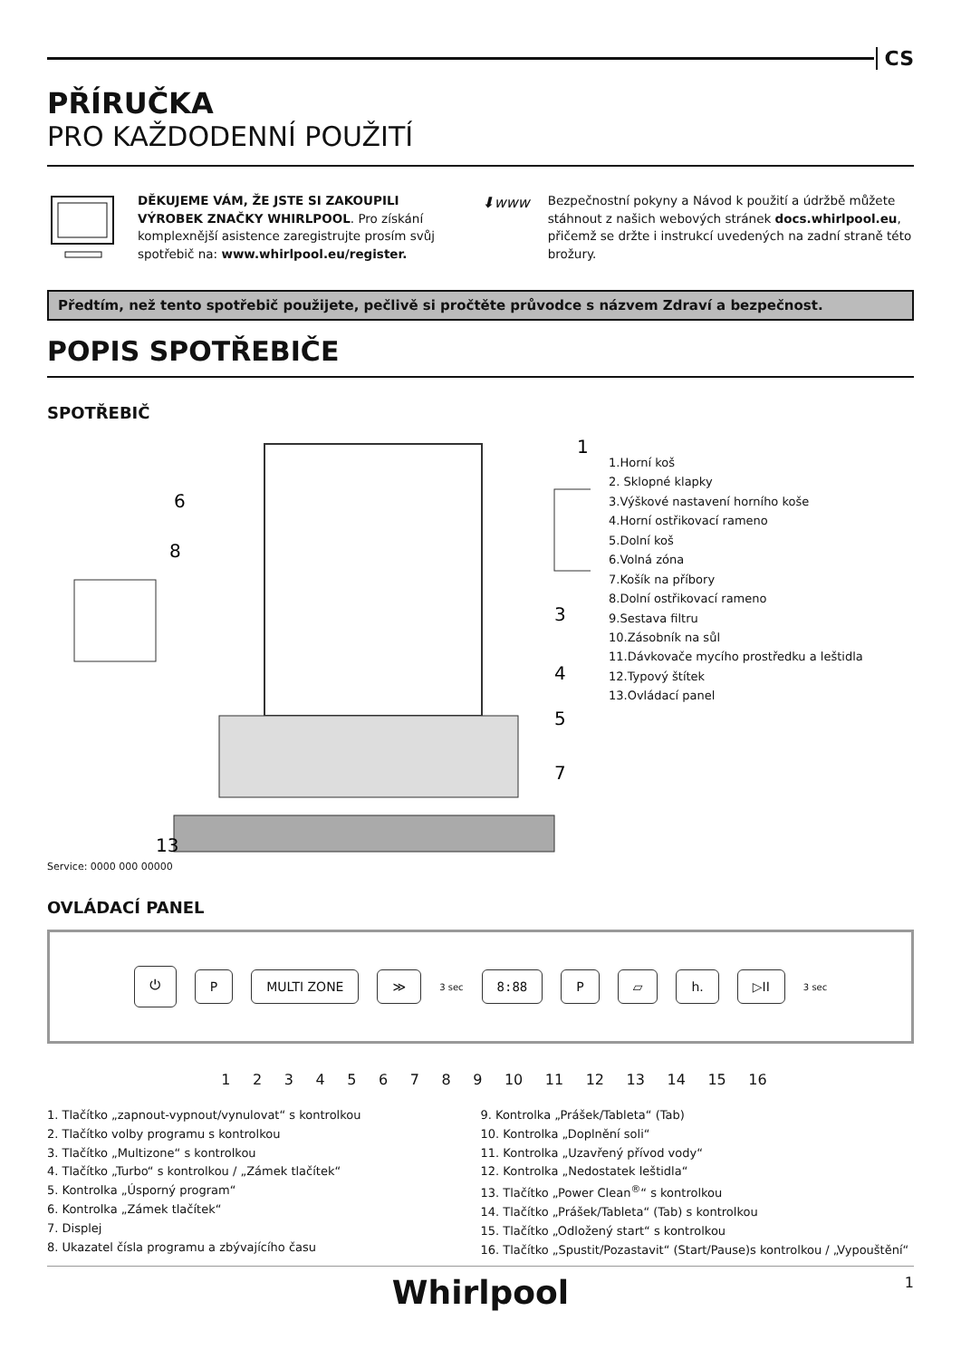CS
PŘÍRUČKA
PRO KAŽDODENNÍ POUŽITÍ
DĚKUJEME VÁM, ŽE JSTE SI ZAKOUPILI VÝROBEK ZNAČKY WHIRLPOOL. Pro získání komplexnější asistence zaregistrujte prosím svůj spotřebič na: www.whirlpool.eu/register.
⬇www
Bezpečnostní pokyny a Návod k použití a údržbě můžete stáhnout z našich webových stránek docs.whirlpool.eu, přičemž se držte i instrukcí uvedených na zadní straně této brožury.
Předtím, než tento spotřebič použijete, pečlivě si pročtěte průvodce s názvem Zdraví a bezpečnost.
POPIS SPOTŘEBIČE
SPOTŘEBIČ
1
6
8
3
4
5
7
13
1.Horní koš
2. Sklopné klapky
3.Výškové nastavení horního koše
4.Horní ostřikovací rameno
5.Dolní koš
6.Volná zóna
7.Košík na příbory
8.Dolní ostřikovací rameno
9.Sestava filtru
10.Zásobník na sůl
11.Dávkovače mycího prostředku a leštidla
12.Typový štítek
13.Ovládací panel
Service: 0000 000 00000
OVLÁDACÍ PANEL
⏻ P MULTI ZONE ≫ 3 sec 8:88 P ▱ h. ▷II 3 sec
1 2 3 4 5 6 7 8 9 10 11 12 13 14 15 16
1. Tlačítko „zapnout-vypnout/vynulovat“ s kontrolkou
2. Tlačítko volby programu s kontrolkou
3. Tlačítko „Multizone“ s kontrolkou
4. Tlačítko „Turbo“ s kontrolkou / „Zámek tlačítek“
5. Kontrolka „Úsporný program“
6. Kontrolka „Zámek tlačítek“
7. Displej
8. Ukazatel čísla programu a zbývajícího času
9. Kontrolka „Prášek/Tableta“ (Tab)
10. Kontrolka „Doplnění soli“
11. Kontrolka „Uzavřený přívod vody“
12. Kontrolka „Nedostatek leštidla“
13. Tlačítko „Power Clean<sup>®</sup>“ s kontrolkou
14. Tlačítko „Prášek/Tableta“ (Tab) s kontrolkou
15. Tlačítko „Odložený start“ s kontrolkou
16. Tlačítko „Spustit/Pozastavit“ (Start/Pause)s kontrolkou / „Vypouštění“
Whirlpool 1